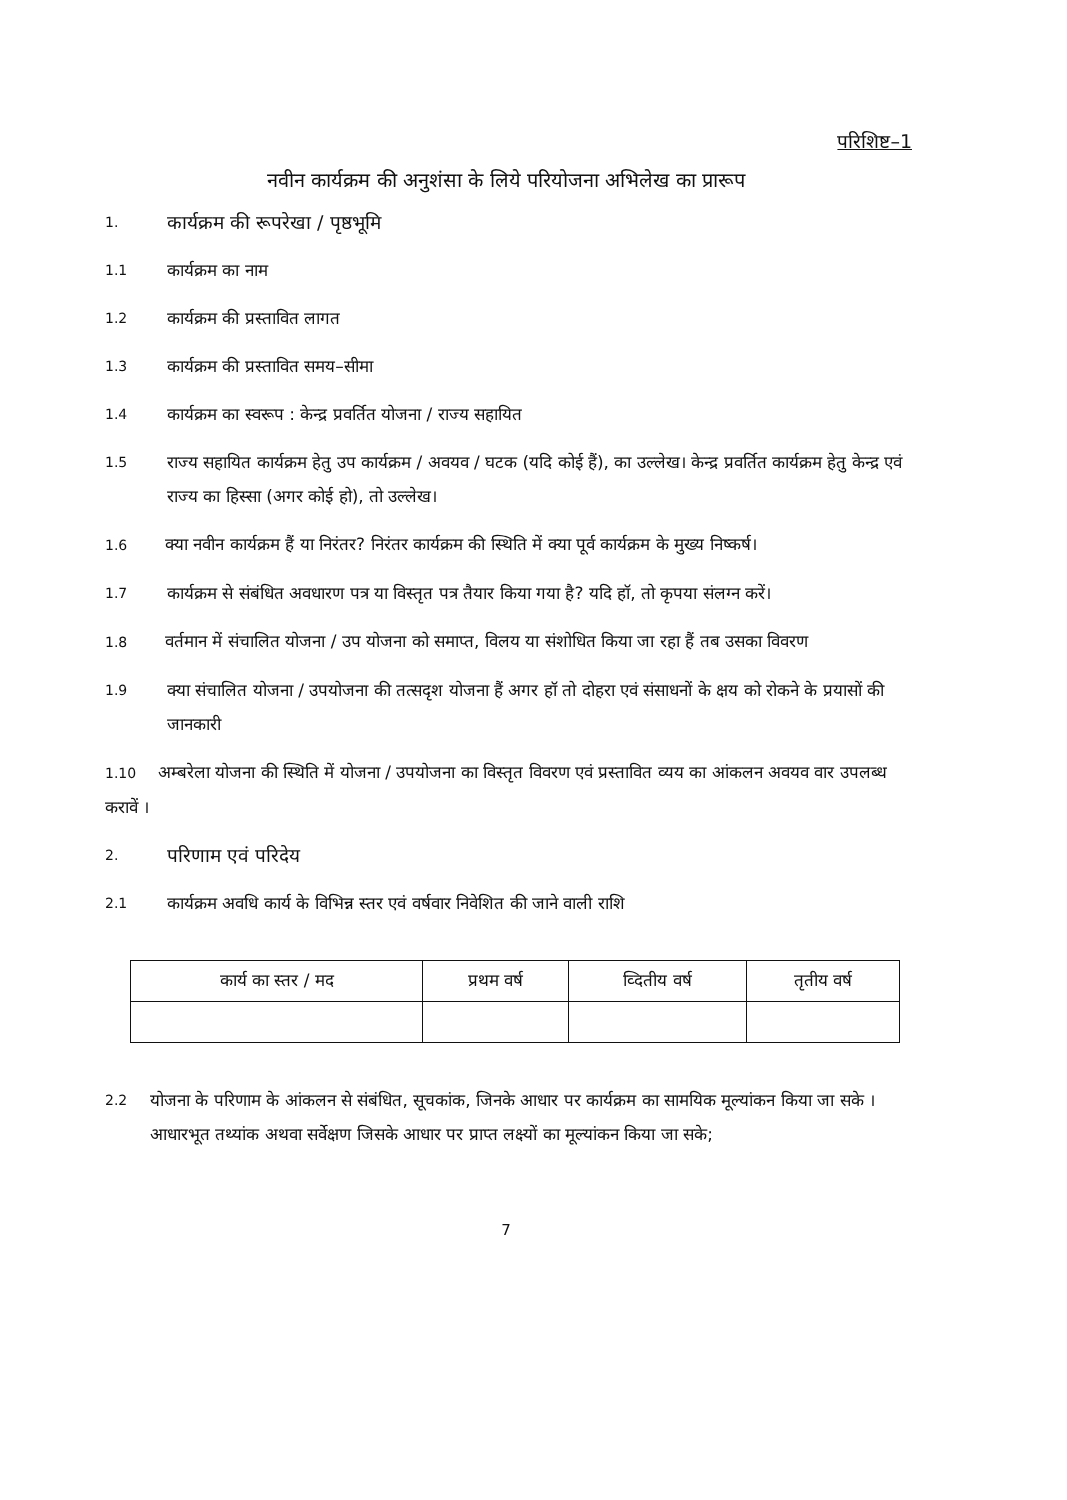परिशिष्ट–1
नवीन कार्यक्रम की अनुशंसा के लिये परियोजना अभिलेख का प्रारूप
1. कार्यक्रम की रूपरेखा / पृष्ठभूमि
1.1 कार्यक्रम का नाम
1.2 कार्यक्रम की प्रस्तावित लागत
1.3 कार्यक्रम की प्रस्तावित समय–सीमा
1.4 कार्यक्रम का स्वरूप : केन्द्र प्रवर्तित योजना / राज्य सहायित
1.5 राज्य सहायित कार्यक्रम हेतु उप कार्यक्रम / अवयव / घटक (यदि कोई हैं), का उल्लेख। केन्द्र प्रवर्तित कार्यक्रम हेतु केन्द्र एवं राज्य का हिस्सा (अगर कोई हो), तो उल्लेख।
1.6 क्या नवीन कार्यक्रम हैं या निरंतर? निरंतर कार्यक्रम की स्थिति में क्या पूर्व कार्यक्रम के मुख्य निष्कर्ष।
1.7 कार्यक्रम से संबंधित अवधारण पत्र या विस्तृत पत्र तैयार किया गया है? यदि हॉ, तो कृपया संलग्न करें।
1.8 वर्तमान में संचालित योजना / उप योजना को समाप्त, विलय या संशोधित किया जा रहा हैं तब उसका विवरण
1.9 क्या संचालित योजना / उपयोजना की तत्सदृश योजना हैं अगर हॉ तो दोहरा एवं संसाधनों के क्षय को रोकने के प्रयासों की जानकारी
1.10 अम्बरेला योजना की स्थिति में योजना / उपयोजना का विस्तृत विवरण एवं प्रस्तावित व्यय का आंकलन अवयव वार उपलब्ध करावें ।
2. परिणाम एवं परिदेय
2.1 कार्यक्रम अवधि कार्य के विभिन्न स्तर एवं वर्षवार निवेशित की जाने वाली राशि
| कार्य का स्तर / मद | प्रथम वर्ष | व्दितीय वर्ष | तृतीय वर्ष |
| --- | --- | --- | --- |
2.2 योजना के परिणाम के आंकलन से संबंधित, सूचकांक, जिनके आधार पर कार्यक्रम का सामयिक मूल्यांकन किया जा सके । आधारभूत तथ्यांक अथवा सर्वेक्षण जिसके आधार पर प्राप्त लक्ष्यों का मूल्यांकन किया जा सके;
7